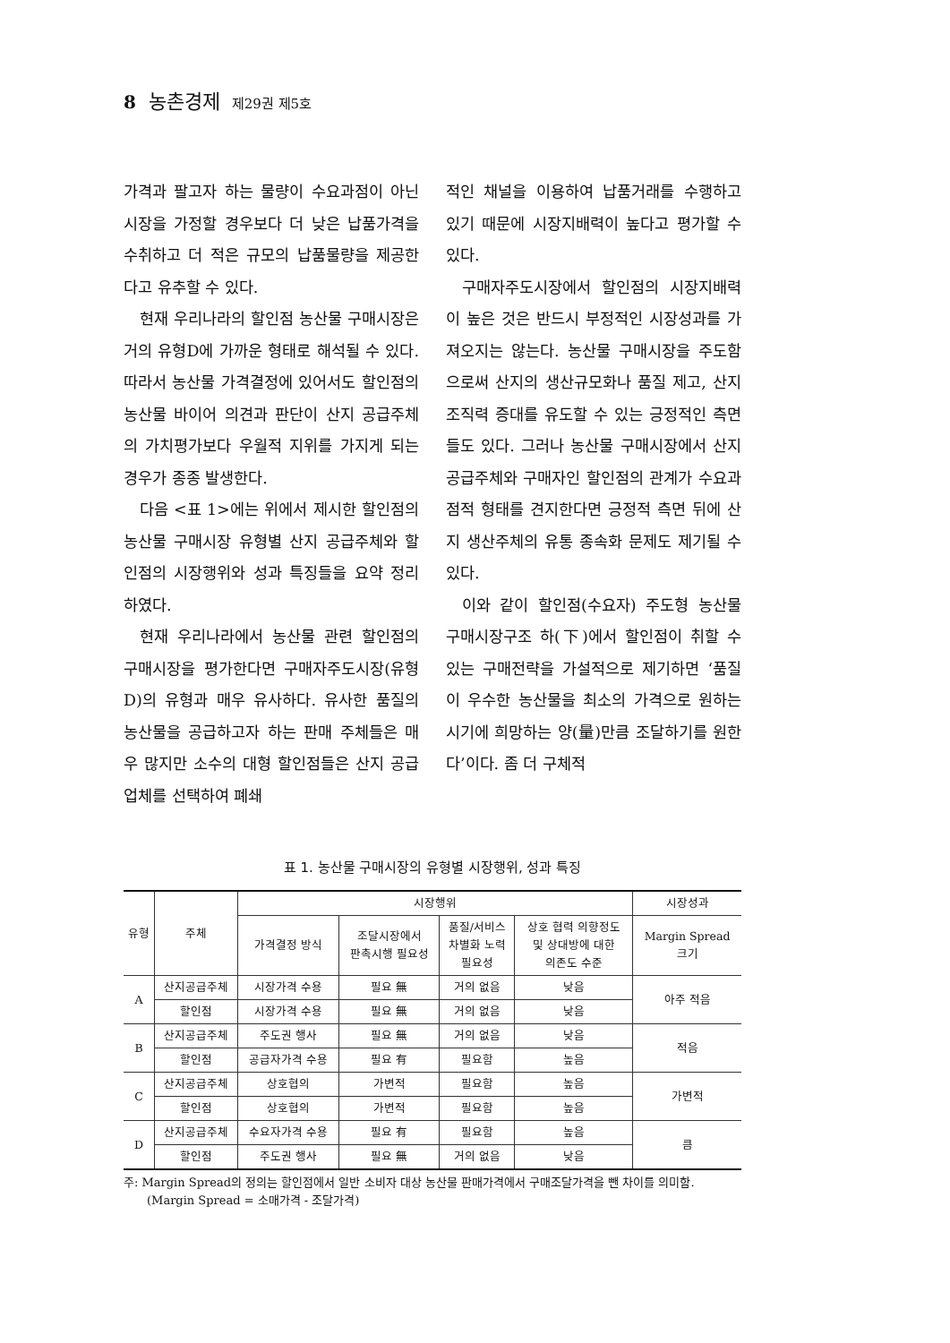8 농촌경제 제29권 제5호
가격과 팔고자 하는 물량이 수요과점이 아닌 시장을 가정할 경우보다 더 낮은 납품가격을 수취하고 더 적은 규모의 납품물량을 제공한다고 유추할 수 있다.
현재 우리나라의 할인점 농산물 구매시장은 거의 유형D에 가까운 형태로 해석될 수 있다. 따라서 농산물 가격결정에 있어서도 할인점의 농산물 바이어 의견과 판단이 산지 공급주체의 가치평가보다 우월적 지위를 가지게 되는 경우가 종종 발생한다.
다음 <표 1>에는 위에서 제시한 할인점의 농산물 구매시장 유형별 산지 공급주체와 할인점의 시장행위와 성과 특징들을 요약 정리하였다.
현재 우리나라에서 농산물 관련 할인점의 구매시장을 평가한다면 구매자주도시장(유형 D)의 유형과 매우 유사하다. 유사한 품질의 농산물을 공급하고자 하는 판매 주체들은 매우 많지만 소수의 대형 할인점들은 산지 공급업체를 선택하여 폐쇄
적인 채널을 이용하여 납품거래를 수행하고 있기 때문에 시장지배력이 높다고 평가할 수 있다.
구매자주도시장에서 할인점의 시장지배력이 높은 것은 반드시 부정적인 시장성과를 가져오지는 않는다. 농산물 구매시장을 주도함으로써 산지의 생산규모화나 품질 제고, 산지조직력 증대를 유도할 수 있는 긍정적인 측면들도 있다. 그러나 농산물 구매시장에서 산지 공급주체와 구매자인 할인점의 관계가 수요과점적 형태를 견지한다면 긍정적 측면 뒤에 산지 생산주체의 유통 종속화 문제도 제기될 수 있다.
이와 같이 할인점(수요자) 주도형 농산물 구매시장구조 하(下)에서 할인점이 취할 수 있는 구매전략을 가설적으로 제기하면 ‘품질이 우수한 농산물을 최소의 가격으로 원하는 시기에 희망하는 양(量)만큼 조달하기를 원한다’이다. 좀 더 구체적
표 1. 농산물 구매시장의 유형별 시장행위, 성과 특징
| 유형 | 주체 | 시장행위 | | | | 시장성과 |
| --- | --- | --- | --- | --- | --- | --- |
| | | 가격결정 방식 | 조달시장에서 판촉시행 필요성 | 품질/서비스 차별화 노력 필요성 | 상호 협력 의향정도 및 상대방에 대한 의존도 수준 | Margin Spread 크기 |
| A | 산지공급주체 | 시장가격 수용 | 필요 無 | 거의 없음 | 낮음 | 아주 적음 |
| | 할인점 | 시장가격 수용 | 필요 無 | 거의 없음 | 낮음 | |
| B | 산지공급주체 | 주도권 행사 | 필요 無 | 거의 없음 | 낮음 | 적음 |
| | 할인점 | 공급자가격 수용 | 필요 有 | 필요함 | 높음 | |
| C | 산지공급주체 | 상호협의 | 가변적 | 필요함 | 높음 | 가변적 |
| | 할인점 | 상호협의 | 가변적 | 필요함 | 높음 | |
| D | 산지공급주체 | 수요자가격 수용 | 필요 有 | 필요함 | 높음 | 큼 |
| | 할인점 | 주도권 행사 | 필요 無 | 거의 없음 | 낮음 | |
주: Margin Spread의 정의는 할인점에서 일반 소비자 대상 농산물 판매가격에서 구매조달가격을 뺀 차이를 의미함. (Margin Spread = 소매가격 - 조달가격)